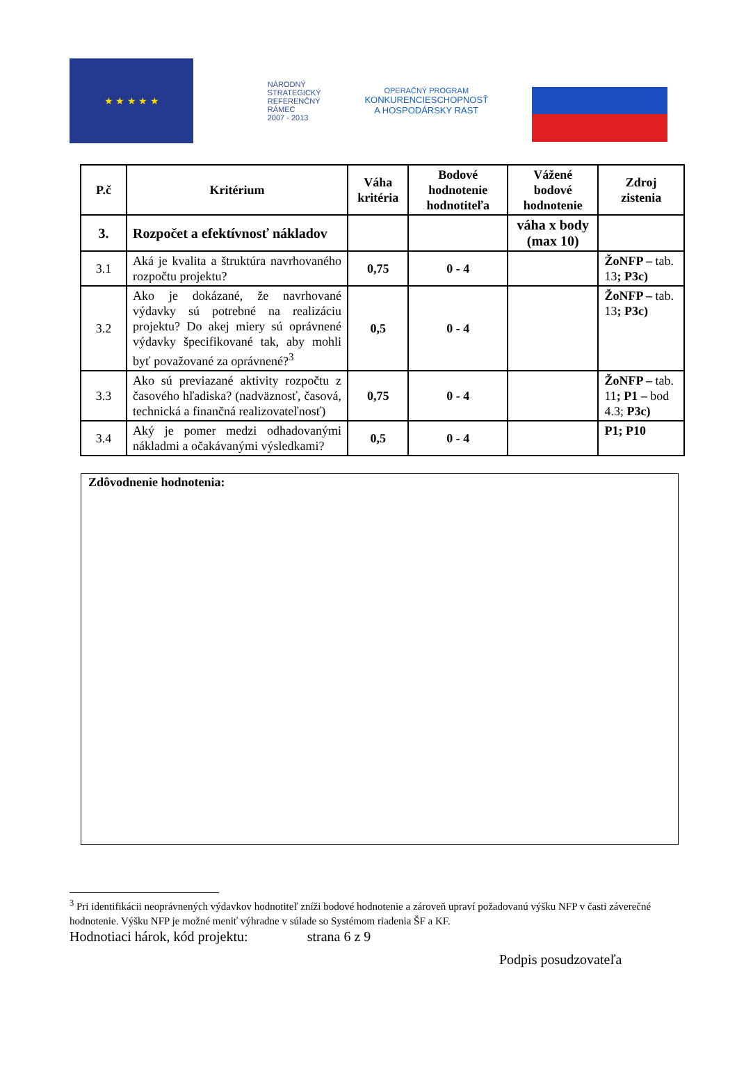★ ★ ★ ★ ★
NÁRODNÝ
STRATEGICKÝ
REFERENČNÝ
RÁMEC
2007 - 2013
OPERAČNÝ PROGRAM
KONKURENCIESCHOPNOSŤ
A HOSPODÁRSKY RAST
| P.č | Kritérium | Váha kritéria | Bodové hodnotenie hodnotiteľa | Vážené bodové hodnotenie | Zdroj zistenia |
| --- | --- | --- | --- | --- | --- |
| 3. | Rozpočet a efektívnosť nákladov | | | váha x body (max 10) | |
| 3.1 | Aká je kvalita a štruktúra navrhovaného rozpočtu projektu? | 0,75 | 0 - 4 | | ŽoNFP – tab. 13 ; P3c) |
| 3.2 | Ako je dokázané, že navrhované výdavky sú potrebné na realizáciu projektu? Do akej miery sú oprávnené výdavky špecifikované tak, aby mohli byť považované za oprávnené?<sup>3</sup> | 0,5 | 0 - 4 | | ŽoNFP – tab. 13 ; P3c) |
| 3.3 | Ako sú previazané aktivity rozpočtu z časového hľadiska? (nadväznosť, časová, technická a finančná realizovateľnosť) | 0,75 | 0 - 4 | | ŽoNFP – tab. 11 ; P1 – bod 4.3; P3c) |
| 3.4 | Aký je pomer medzi odhadovanými nákladmi a očakávanými výsledkami? | 0,5 | 0 - 4 | | P1; P10 |
Zdôvodnenie hodnotenia:
<sup>3</sup> Pri identifikácii neoprávnených výdavkov hodnotiteľ zníži bodové hodnotenie a zároveň upraví požadovanú výšku NFP v časti záverečné hodnotenie. Výšku NFP je možné meniť výhradne v súlade so Systémom riadenia ŠF a KF.
Hodnotiaci hárok, kód projektu: strana 6 z 9
Podpis posudzovateľa